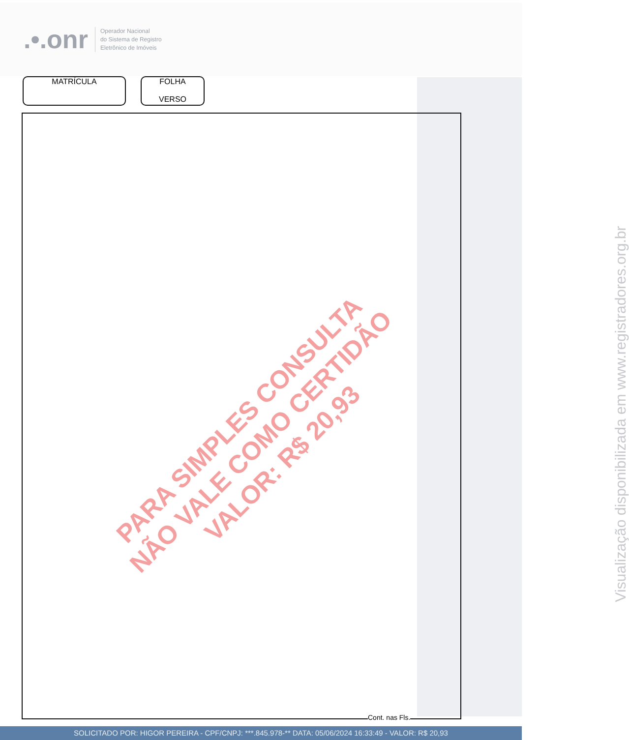.•.onr
Operador Nacional
do Sistema de Registro
Eletrônico de Imóveis
MATRÍCULA FOLHA
VERSO
PARA SIMPLES CONSULTA
NÃO VALE COMO CERTIDÃO
VALOR: R$ 20,93
Visualização disponibilizada em www.registradores.org.br
Cont. nas Fls.
SOLICITADO POR: HIGOR PEREIRA - CPF/CNPJ: ***.845.978-** DATA: 05/06/2024 16:33:49 - VALOR: R$ 20,93